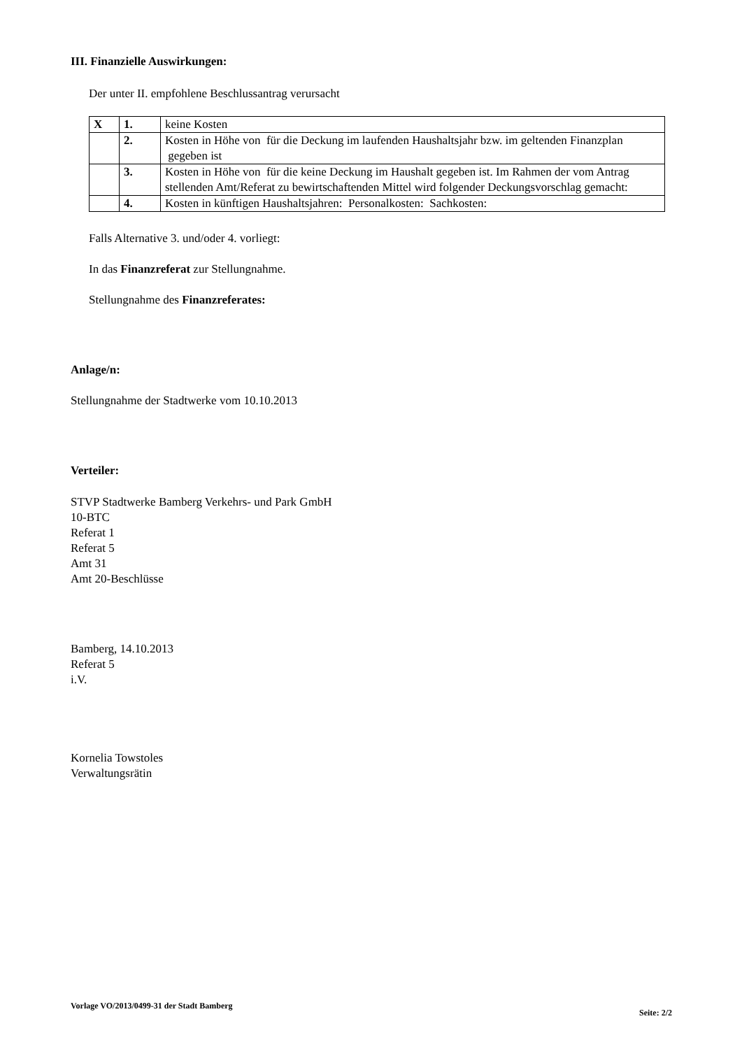III. Finanzielle Auswirkungen:
Der unter II. empfohlene Beschlussantrag verursacht
| X | 1. | keine Kosten |
| | 2. | Kosten in Höhe von für die Deckung im laufenden Haushaltsjahr bzw. im geltenden Finanzplan gegeben ist |
| | 3. | Kosten in Höhe von für die keine Deckung im Haushalt gegeben ist. Im Rahmen der vom Antrag stellenden Amt/Referat zu bewirtschaftenden Mittel wird folgender Deckungsvorschlag gemacht: |
| | 4. | Kosten in künftigen Haushaltsjahren: Personalkosten: Sachkosten: |
Falls Alternative 3. und/oder 4. vorliegt:
In das Finanzreferat zur Stellungnahme.
Stellungnahme des Finanzreferates:
Anlage/n:
Stellungnahme der Stadtwerke vom 10.10.2013
Verteiler:
STVP Stadtwerke Bamberg Verkehrs- und Park GmbH
10-BTC
Referat 1
Referat 5
Amt 31
Amt 20-Beschlüsse
Bamberg, 14.10.2013
Referat 5
i.V.
Kornelia Towstoles
Verwaltungsrätin
Vorlage VO/2013/0499-31 der Stadt Bamberg Seite: 2/2